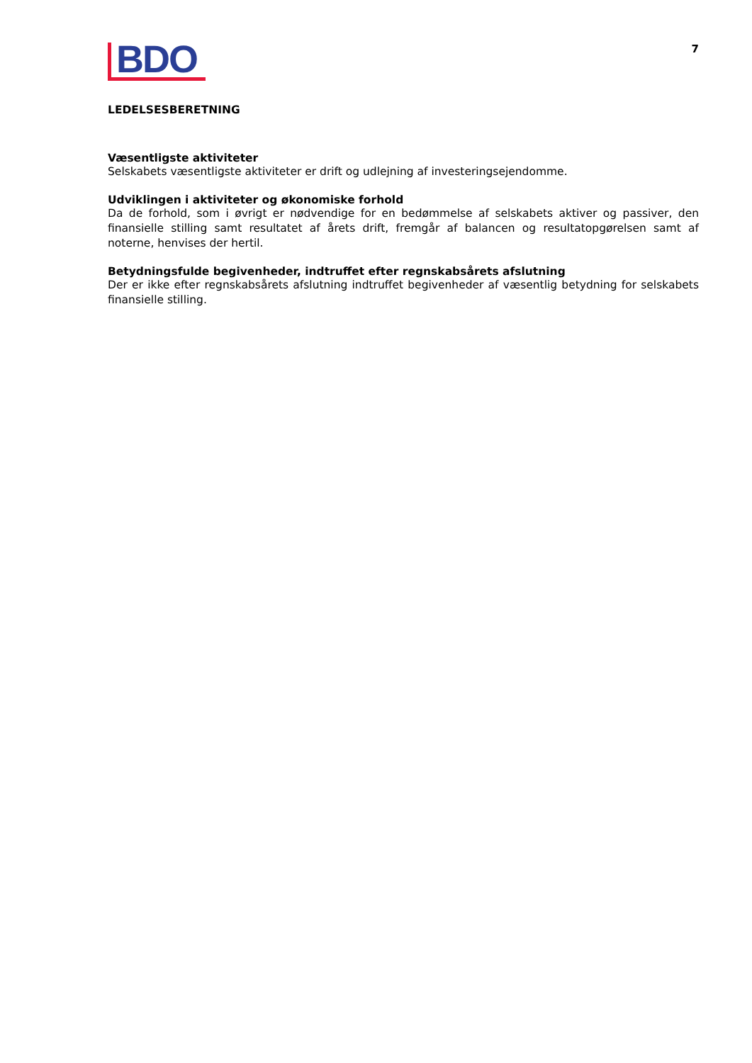BDO
7
LEDELSESBERETNING
Væsentligste aktiviteter
Selskabets væsentligste aktiviteter er drift og udlejning af investeringsejendomme.
Udviklingen i aktiviteter og økonomiske forhold
Da de forhold, som i øvrigt er nødvendige for en bedømmelse af selskabets aktiver og passiver, den finansielle stilling samt resultatet af årets drift, fremgår af balancen og resultatopgørelsen samt af noterne, henvises der hertil.
Betydningsfulde begivenheder, indtruffet efter regnskabsårets afslutning
Der er ikke efter regnskabsårets afslutning indtruffet begivenheder af væsentlig betydning for selskabets finansielle stilling.